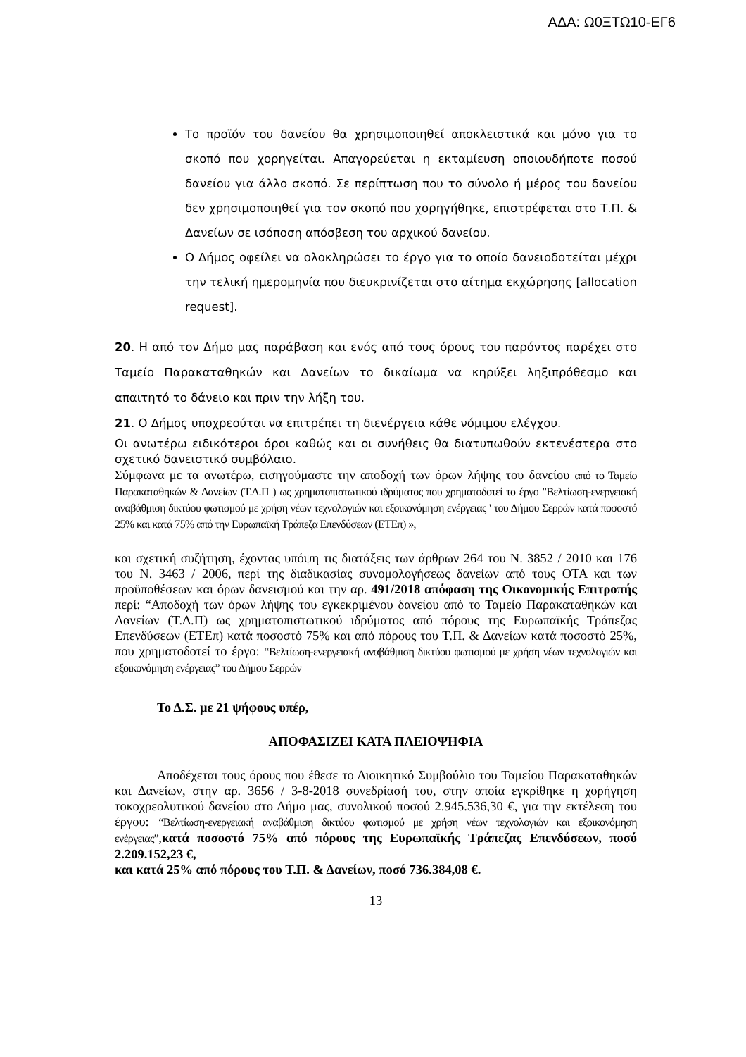ΑΔΑ: Ω0ΞΤΩ10-ΕΓ6
Το προϊόν του δανείου θα χρησιμοποιηθεί αποκλειστικά και μόνο για το σκοπό που χορηγείται. Απαγορεύεται η εκταμίευση οποιουδήποτε ποσού δανείου για άλλο σκοπό. Σε περίπτωση που το σύνολο ή μέρος του δανείου δεν χρησιμοποιηθεί για τον σκοπό που χορηγήθηκε, επιστρέφεται στο Τ.Π. & Δανείων σε ισόποση απόσβεση του αρχικού δανείου.
Ο Δήμος οφείλει να ολοκληρώσει το έργο για το οποίο δανειοδοτείται μέχρι την τελική ημερομηνία που διευκρινίζεται στο αίτημα εκχώρησης [allocation request].
20. Η από τον Δήμο μας παράβαση και ενός από τους όρους του παρόντος παρέχει στο Ταμείο Παρακαταθηκών και Δανείων το δικαίωμα να κηρύξει ληξιπρόθεσμο και απαιτητό το δάνειο και πριν την λήξη του.
21. Ο Δήμος υποχρεούται να επιτρέπει τη διενέργεια κάθε νόμιμου ελέγχου.
Οι ανωτέρω ειδικότεροι όροι καθώς και οι συνήθεις θα διατυπωθούν εκτενέστερα στο σχετικό δανειστικό συμβόλαιο.
Σύμφωνα με τα ανωτέρω, εισηγούμαστε την αποδοχή των όρων λήψης του δανείου από το Ταμείο Παρακαταθηκών & Δανείων (Τ.Δ.Π ) ως χρηματοπιστωτικού ιδρύματος που χρηματοδοτεί το έργο "Βελτίωση-ενεργειακή αναβάθμιση δικτύου φωτισμού με χρήση νέων τεχνολογιών και εξοικονόμηση ενέργειας ' του Δήμου Σερρών κατά ποσοστό 25% και κατά 75% από την Ευρωπαϊκή Τράπεζα Επενδύσεων (ΕΤΕπ) »,
και σχετική συζήτηση, έχοντας υπόψη τις διατάξεις των άρθρων 264 του Ν. 3852 / 2010 και 176 του Ν. 3463 / 2006, περί της διαδικασίας συνομολογήσεως δανείων από τους ΟΤΑ και των προϋποθέσεων και όρων δανεισμού και την αρ. 491/2018 απόφαση της Οικονομικής Επιτροπής περί: “Αποδοχή των όρων λήψης του εγκεκριμένου δανείου από το Ταμείο Παρακαταθηκών και Δανείων (Τ.Δ.Π) ως χρηματοπιστωτικού ιδρύματος από πόρους της Ευρωπαϊκής Τράπεζας Επενδύσεων (ΕΤΕπ) κατά ποσοστό 75% και από πόρους του Τ.Π. & Δανείων κατά ποσοστό 25%, που χρηματοδοτεί το έργο: “Βελτίωση-ενεργειακή αναβάθμιση δικτύου φωτισμού με χρήση νέων τεχνολογιών και εξοικονόμηση ενέργειας” του Δήμου Σερρών
Το Δ.Σ. με 21 ψήφους υπέρ,
ΑΠΟΦΑΣΙΖΕΙ ΚΑΤΑ ΠΛΕΙΟΨΗΦΙΑ
Αποδέχεται τους όρους που έθεσε το Διοικητικό Συμβούλιο του Ταμείου Παρακαταθηκών και Δανείων, στην αρ. 3656 / 3-8-2018 συνεδρίασή του, στην οποία εγκρίθηκε η χορήγηση τοκοχρεολυτικού δανείου στο Δήμο μας, συνολικού ποσού 2.945.536,30 €, για την εκτέλεση του έργου: “Βελτίωση-ενεργειακή αναβάθμιση δικτύου φωτισμού με χρήση νέων τεχνολογιών και εξοικονόμηση ενέργειας”,κατά ποσοστό 75% από πόρους της Ευρωπαϊκής Τράπεζας Επενδύσεων, ποσό 2.209.152,23 €,
και κατά 25% από πόρους του Τ.Π. & Δανείων, ποσό 736.384,08 €.
13